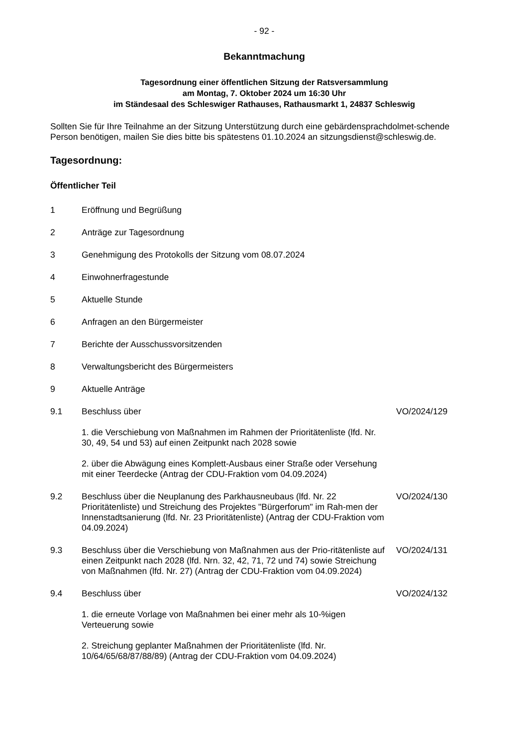- 92 -
Bekanntmachung
Tagesordnung einer öffentlichen Sitzung der Ratsversammlung
am Montag, 7. Oktober 2024 um 16:30 Uhr
im Ständesaal des Schleswiger Rathauses, Rathausmarkt 1, 24837 Schleswig
Sollten Sie für Ihre Teilnahme an der Sitzung Unterstützung durch eine gebärdensprachdolmet-schende Person benötigen, mailen Sie dies bitte bis spätestens 01.10.2024 an sitzungsdienst@schleswig.de.
Tagesordnung:
Öffentlicher Teil
1 Eröffnung und Begrüßung
2 Anträge zur Tagesordnung
3 Genehmigung des Protokolls der Sitzung vom 08.07.2024
4 Einwohnerfragestunde
5 Aktuelle Stunde
6 Anfragen an den Bürgermeister
7 Berichte der Ausschussvorsitzenden
8 Verwaltungsbericht des Bürgermeisters
9 Aktuelle Anträge
9.1 Beschluss über
1. die Verschiebung von Maßnahmen im Rahmen der Prioritätenliste (lfd. Nr. 30, 49, 54 und 53) auf einen Zeitpunkt nach 2028 sowie
2. über die Abwägung eines Komplett-Ausbaus einer Straße oder Versehung mit einer Teerdecke (Antrag der CDU-Fraktion vom 04.09.2024)
VO/2024/129
9.2 Beschluss über die Neuplanung des Parkhausneubaus (lfd. Nr. 22 Prioritätenliste) und Streichung des Projektes "Bürgerforum" im Rah-men der Innenstadtsanierung (lfd. Nr. 23 Prioritätenliste) (Antrag der CDU-Fraktion vom 04.09.2024)
VO/2024/130
9.3 Beschluss über die Verschiebung von Maßnahmen aus der Prio-ritätenliste auf einen Zeitpunkt nach 2028 (lfd. Nrn. 32, 42, 71, 72 und 74) sowie Streichung von Maßnahmen (lfd. Nr. 27) (Antrag der CDU-Fraktion vom 04.09.2024)
VO/2024/131
9.4 Beschluss über
1. die erneute Vorlage von Maßnahmen bei einer mehr als 10-%igen Verteuerung sowie
2. Streichung geplanter Maßnahmen der Prioritätenliste (lfd. Nr. 10/64/65/68/87/88/89) (Antrag der CDU-Fraktion vom 04.09.2024)
VO/2024/132